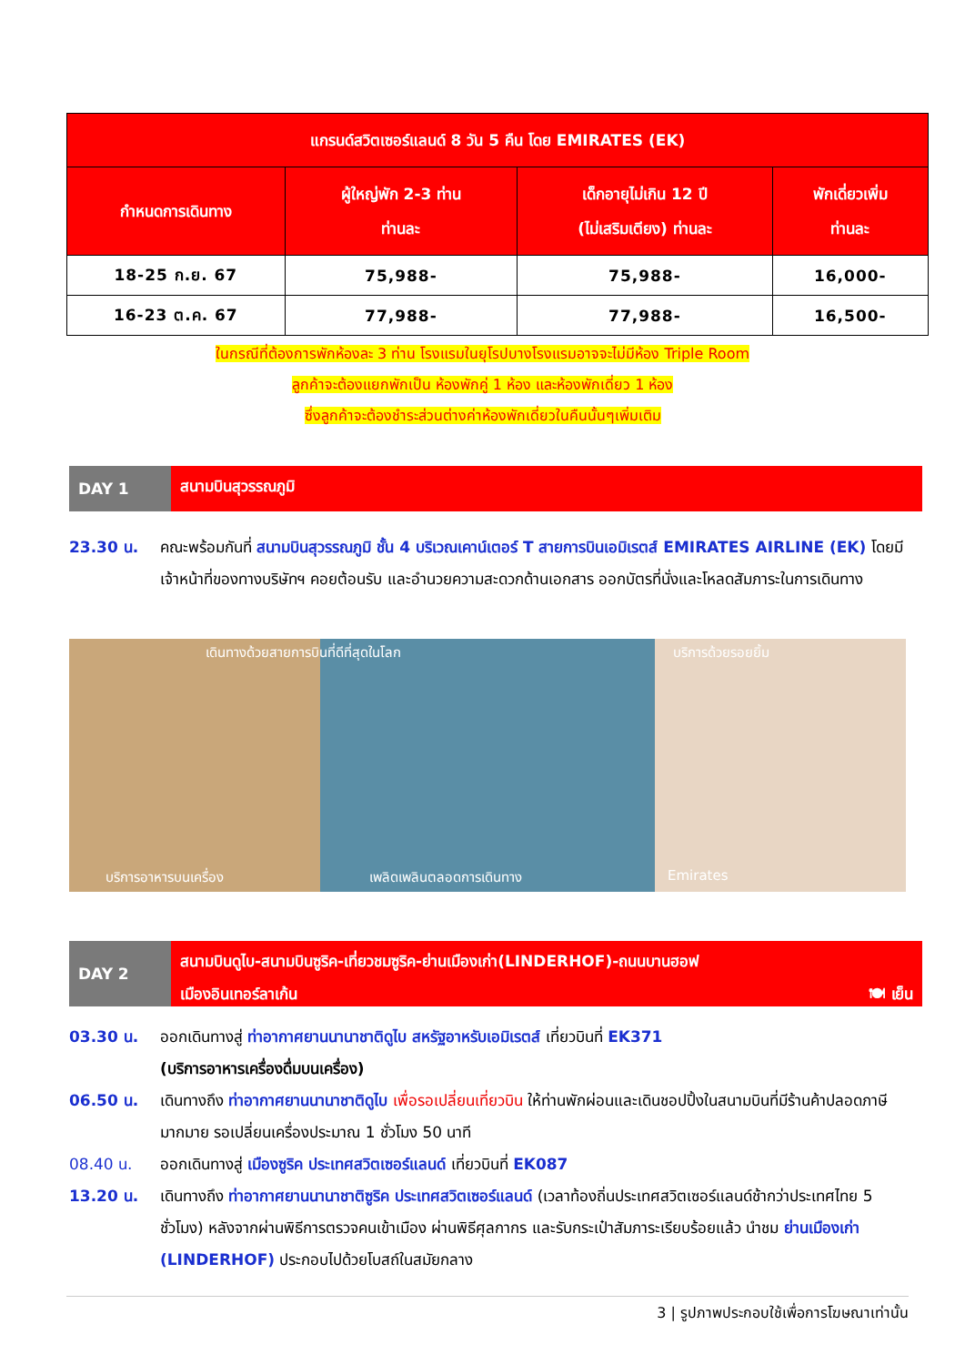| แกรนด์สวิตเซอร์แลนด์ 8 วัน 5 คืน โดย EMIRATES (EK) | | | |
| --- | --- | --- | --- |
| กำหนดการเดินทาง | ผู้ใหญ่พัก 2-3 ท่าน ท่านละ | เด็กอายุไม่เกิน 12 ปี (ไม่เสริมเตียง) ท่านละ | พักเดี่ยวเพิ่ม ท่านละ |
| 18-25 ก.ย. 67 | 75,988- | 75,988- | 16,000- |
| 16-23 ต.ค. 67 | 77,988- | 77,988- | 16,500- |
ในกรณีที่ต้องการพักห้องละ 3 ท่าน โรงแรมในยุโรปบางโรงแรมอาจจะไม่มีห้อง Triple Room
ลูกค้าจะต้องแยกพักเป็น ห้องพักคู่ 1 ห้อง และห้องพักเดี่ยว 1 ห้อง
ซึ่งลูกค้าจะต้องชำระส่วนต่างค่าห้องพักเดี่ยวในคืนนั้นๆเพิ่มเติม
DAY 1
สนามบินสุวรรณภูมิ
23.30 น. คณะพร้อมกันที่ สนามบินสุวรรณภูมิ ชั้น 4 บริเวณเคาน์เตอร์ T สายการบินเอมิเรตส์ EMIRATES AIRLINE (EK) โดยมีเจ้าหน้าที่ของทางบริษัทฯ คอยต้อนรับ และอำนวยความสะดวกด้านเอกสาร ออกบัตรที่นั่งและโหลดสัมภาระในการเดินทาง
เดินทางด้วยสายการบินที่ดีที่สุดในโลก บริการด้วยรอยยิ้ม
บริการอาหารบนเครื่อง เพลิดเพลินตลอดการเดินทาง Emirates
DAY 2
สนามบินดูไบ-สนามบินซูริค-เที่ยวชมซูริค-ย่านเมืองเก่า(LINDERHOF)-ถนนบานฮอฟ
เมืองอินเทอร์ลาเก้น 🍽 เย็น
03.30 น. ออกเดินทางสู่ ท่าอากาศยานนานาชาติดูไบ สหรัฐอาหรับเอมิเรตส์ เที่ยวบินที่ EK371
(บริการอาหารเครื่องดื่มบนเครื่อง)
06.50 น. เดินทางถึง ท่าอากาศยานนานาชาติดูไบ เพื่อรอเปลี่ยนเที่ยวบิน ให้ท่านพักผ่อนและเดินชอปปิ้งในสนามบินที่มีร้านค้าปลอดภาษีมากมาย รอเปลี่ยนเครื่องประมาณ 1 ชั่วโมง 50 นาที
08.40 น. ออกเดินทางสู่ เมืองซูริค ประเทศสวิตเซอร์แลนด์ เที่ยวบินที่ EK087
13.20 น. เดินทางถึง ท่าอากาศยานนานาชาติซูริค ประเทศสวิตเซอร์แลนด์ (เวลาท้องถิ่นประเทศสวิตเซอร์แลนด์ช้ากว่าประเทศไทย 5 ชั่วโมง) หลังจากผ่านพิธีการตรวจคนเข้าเมือง ผ่านพิธีศุลกากร และรับกระเป๋าสัมภาระเรียบร้อยแล้ว นำชม ย่านเมืองเก่า (LINDERHOF) ประกอบไปด้วยโบสถ์ในสมัยกลาง
3 | รูปภาพประกอบใช้เพื่อการโฆษณาเท่านั้น